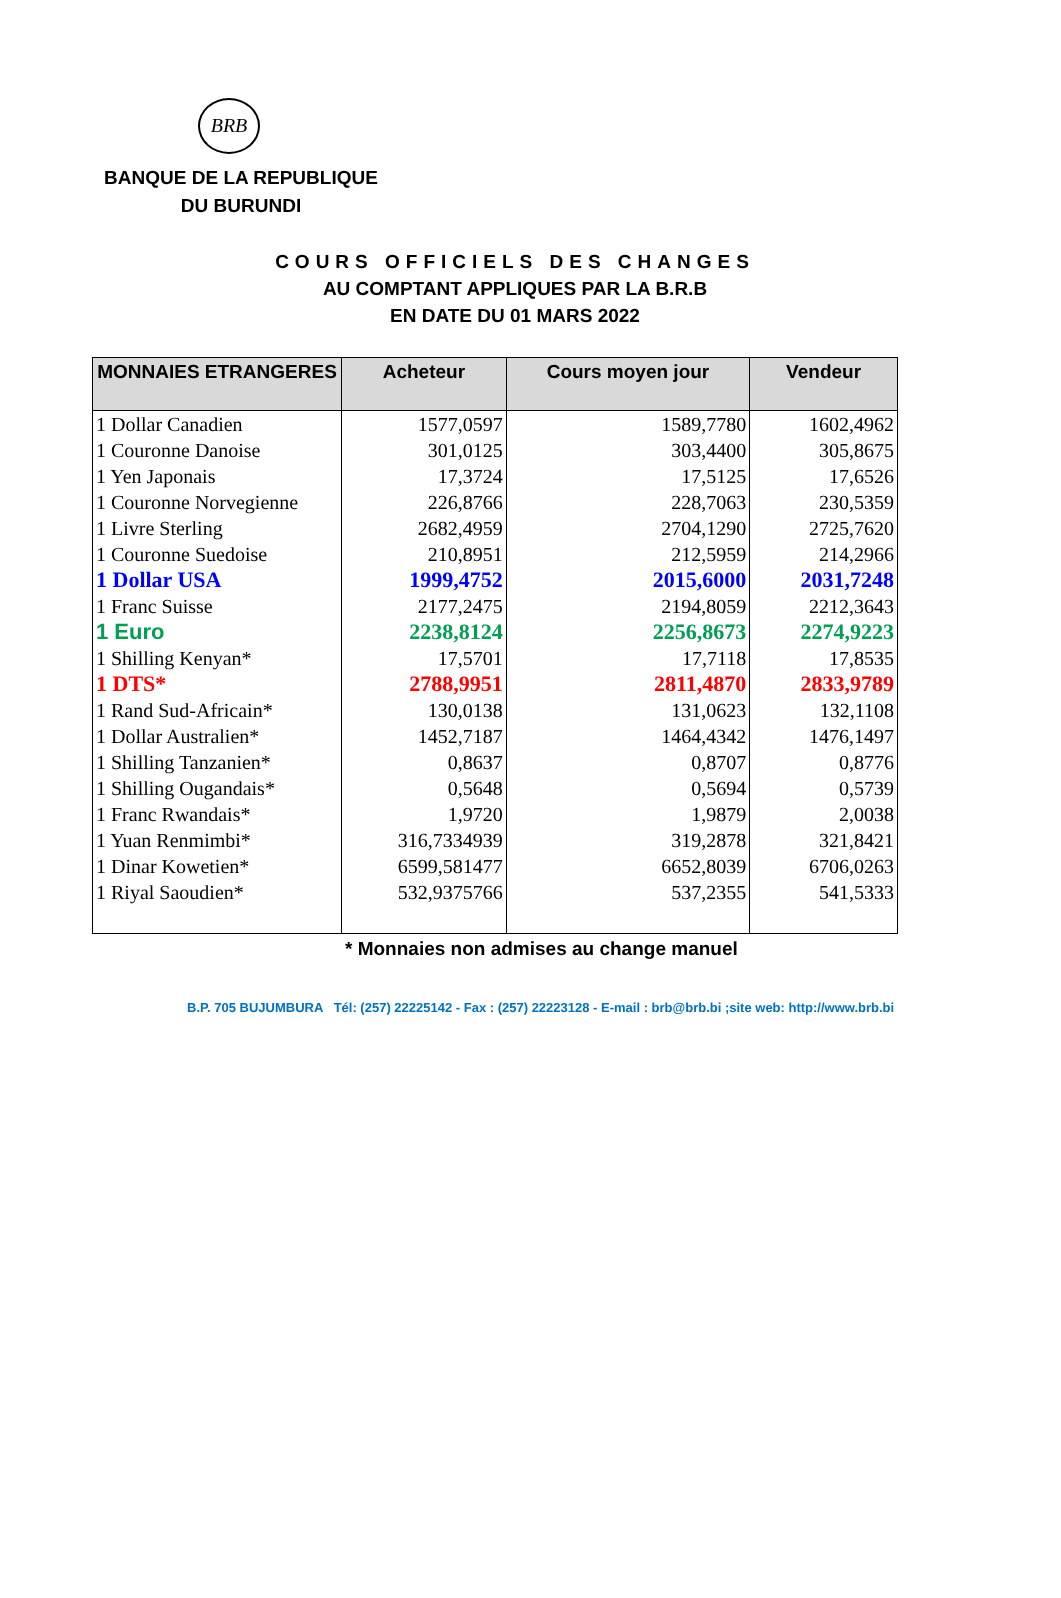BRB
BANQUE DE LA REPUBLIQUE
DU BURUNDI
COURS OFFICIELS DES CHANGES
AU COMPTANT APPLIQUES PAR LA B.R.B
EN DATE DU 01 MARS 2022
| MONNAIES ETRANGERES | Acheteur | Cours moyen jour | Vendeur |
| --- | --- | --- | --- |
| 1 Dollar Canadien | 1577,0597 | 1589,7780 | 1602,4962 |
| 1 Couronne Danoise | 301,0125 | 303,4400 | 305,8675 |
| 1 Yen Japonais | 17,3724 | 17,5125 | 17,6526 |
| 1 Couronne Norvegienne | 226,8766 | 228,7063 | 230,5359 |
| 1 Livre Sterling | 2682,4959 | 2704,1290 | 2725,7620 |
| 1 Couronne Suedoise | 210,8951 | 212,5959 | 214,2966 |
| 1 Dollar USA | 1999,4752 | 2015,6000 | 2031,7248 |
| 1 Franc Suisse | 2177,2475 | 2194,8059 | 2212,3643 |
| 1 Euro | 2238,8124 | 2256,8673 | 2274,9223 |
| 1 Shilling Kenyan* | 17,5701 | 17,7118 | 17,8535 |
| 1 DTS* | 2788,9951 | 2811,4870 | 2833,9789 |
| 1 Rand Sud-Africain* | 130,0138 | 131,0623 | 132,1108 |
| 1 Dollar Australien* | 1452,7187 | 1464,4342 | 1476,1497 |
| 1 Shilling Tanzanien* | 0,8637 | 0,8707 | 0,8776 |
| 1 Shilling Ougandais* | 0,5648 | 0,5694 | 0,5739 |
| 1 Franc Rwandais* | 1,9720 | 1,9879 | 2,0038 |
| 1 Yuan Renmimbi* | 316,7334939 | 319,2878 | 321,8421 |
| 1 Dinar Kowetien* | 6599,581477 | 6652,8039 | 6706,0263 |
| 1 Riyal Saoudien* | 532,9375766 | 537,2355 | 541,5333 |
* Monnaies non admises au change manuel
B.P. 705 BUJUMBURA Tél: (257) 22225142 - Fax : (257) 22223128 - E-mail : brb@brb.bi ;site web: http://www.brb.bi